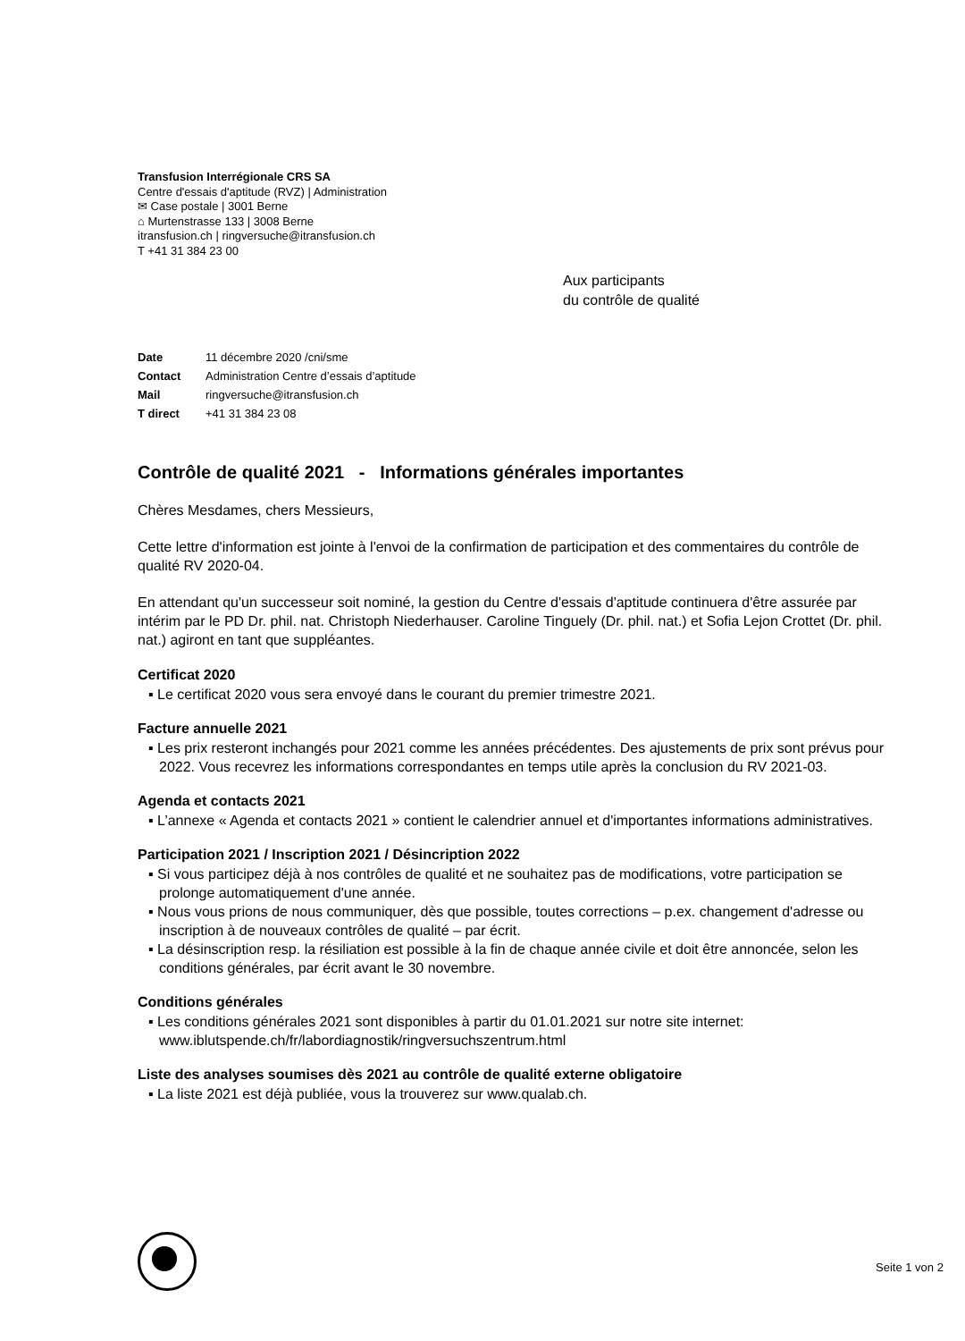Transfusion Interrégionale CRS SA
Centre d'essais d'aptitude (RVZ) | Administration
✉ Case postale | 3001 Berne
⌂ Murtenstrasse 133 | 3008 Berne
itransfusion.ch | ringversuche@itransfusion.ch
T +41 31 384 23 00
Aux participants
du contrôle de qualité
| Date | 11 décembre 2020 /cni/sme |
| Contact | Administration Centre d’essais d’aptitude |
| Mail | ringversuche@itransfusion.ch |
| T direct | +41 31 384 23 08 |
Contrôle de qualité 2021 - Informations générales importantes
Chères Mesdames, chers Messieurs,
Cette lettre d'information est jointe à l'envoi de la confirmation de participation et des commentaires du contrôle de qualité RV 2020-04.
En attendant qu'un successeur soit nominé, la gestion du Centre d'essais d'aptitude continuera d'être assurée par intérim par le PD Dr. phil. nat. Christoph Niederhauser. Caroline Tinguely (Dr. phil. nat.) et Sofia Lejon Crottet (Dr. phil. nat.) agiront en tant que suppléantes.
Certificat 2020
▪ Le certificat 2020 vous sera envoyé dans le courant du premier trimestre 2021.
Facture annuelle 2021
▪ Les prix resteront inchangés pour 2021 comme les années précédentes. Des ajustements de prix sont prévus pour 2022. Vous recevrez les informations correspondantes en temps utile après la conclusion du RV 2021-03.
Agenda et contacts 2021
▪ L’annexe « Agenda et contacts 2021 » contient le calendrier annuel et d'importantes informations administratives.
Participation 2021 / Inscription 2021 / Désincription 2022
▪ Si vous participez déjà à nos contrôles de qualité et ne souhaitez pas de modifications, votre participation se prolonge automatiquement d'une année.
▪ Nous vous prions de nous communiquer, dès que possible, toutes corrections – p.ex. changement d'adresse ou inscription à de nouveaux contrôles de qualité – par écrit.
▪ La désinscription resp. la résiliation est possible à la fin de chaque année civile et doit être annoncée, selon les conditions générales, par écrit avant le 30 novembre.
Conditions générales
▪ Les conditions générales 2021 sont disponibles à partir du 01.01.2021 sur notre site internet: www.iblutspende.ch/fr/labordiagnostik/ringversuchszentrum.html
Liste des analyses soumises dès 2021 au contrôle de qualité externe obligatoire
▪ La liste 2021 est déjà publiée, vous la trouverez sur www.qualab.ch.
Seite 1 von 2